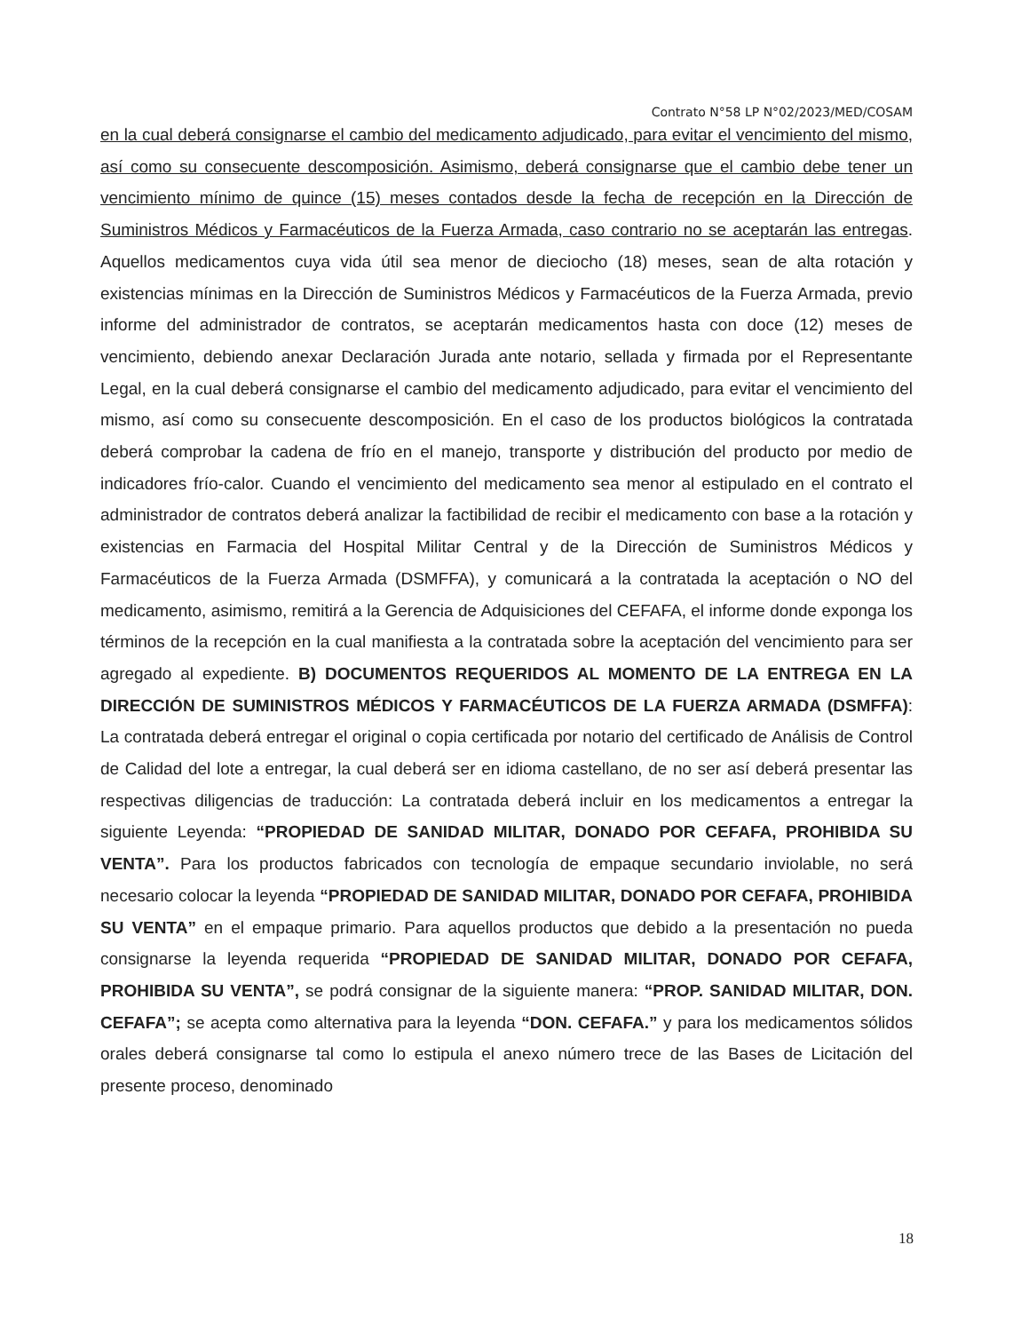Contrato N°58 LP N°02/2023/MED/COSAM
en la cual deberá consignarse el cambio del medicamento adjudicado, para evitar el vencimiento del mismo, así como su consecuente descomposición. Asimismo, deberá consignarse que el cambio debe tener un vencimiento mínimo de quince (15) meses contados desde la fecha de recepción en la Dirección de Suministros Médicos y Farmacéuticos de la Fuerza Armada, caso contrario no se aceptarán las entregas. Aquellos medicamentos cuya vida útil sea menor de dieciocho (18) meses, sean de alta rotación y existencias mínimas en la Dirección de Suministros Médicos y Farmacéuticos de la Fuerza Armada, previo informe del administrador de contratos, se aceptarán medicamentos hasta con doce (12) meses de vencimiento, debiendo anexar Declaración Jurada ante notario, sellada y firmada por el Representante Legal, en la cual deberá consignarse el cambio del medicamento adjudicado, para evitar el vencimiento del mismo, así como su consecuente descomposición. En el caso de los productos biológicos la contratada deberá comprobar la cadena de frío en el manejo, transporte y distribución del producto por medio de indicadores frío-calor. Cuando el vencimiento del medicamento sea menor al estipulado en el contrato el administrador de contratos deberá analizar la factibilidad de recibir el medicamento con base a la rotación y existencias en Farmacia del Hospital Militar Central y de la Dirección de Suministros Médicos y Farmacéuticos de la Fuerza Armada (DSMFFA), y comunicará a la contratada la aceptación o NO del medicamento, asimismo, remitirá a la Gerencia de Adquisiciones del CEFAFA, el informe donde exponga los términos de la recepción en la cual manifiesta a la contratada sobre la aceptación del vencimiento para ser agregado al expediente. B) DOCUMENTOS REQUERIDOS AL MOMENTO DE LA ENTREGA EN LA DIRECCIÓN DE SUMINISTROS MÉDICOS Y FARMACÉUTICOS DE LA FUERZA ARMADA (DSMFFA): La contratada deberá entregar el original o copia certificada por notario del certificado de Análisis de Control de Calidad del lote a entregar, la cual deberá ser en idioma castellano, de no ser así deberá presentar las respectivas diligencias de traducción: La contratada deberá incluir en los medicamentos a entregar la siguiente Leyenda: “PROPIEDAD DE SANIDAD MILITAR, DONADO POR CEFAFA, PROHIBIDA SU VENTA”. Para los productos fabricados con tecnología de empaque secundario inviolable, no será necesario colocar la leyenda “PROPIEDAD DE SANIDAD MILITAR, DONADO POR CEFAFA, PROHIBIDA SU VENTA” en el empaque primario. Para aquellos productos que debido a la presentación no pueda consignarse la leyenda requerida “PROPIEDAD DE SANIDAD MILITAR, DONADO POR CEFAFA, PROHIBIDA SU VENTA”, se podrá consignar de la siguiente manera: “PROP. SANIDAD MILITAR, DON. CEFAFA”; se acepta como alternativa para la leyenda “DON. CEFAFA.” y para los medicamentos sólidos orales deberá consignarse tal como lo estipula el anexo número trece de las Bases de Licitación del presente proceso, denominado
18